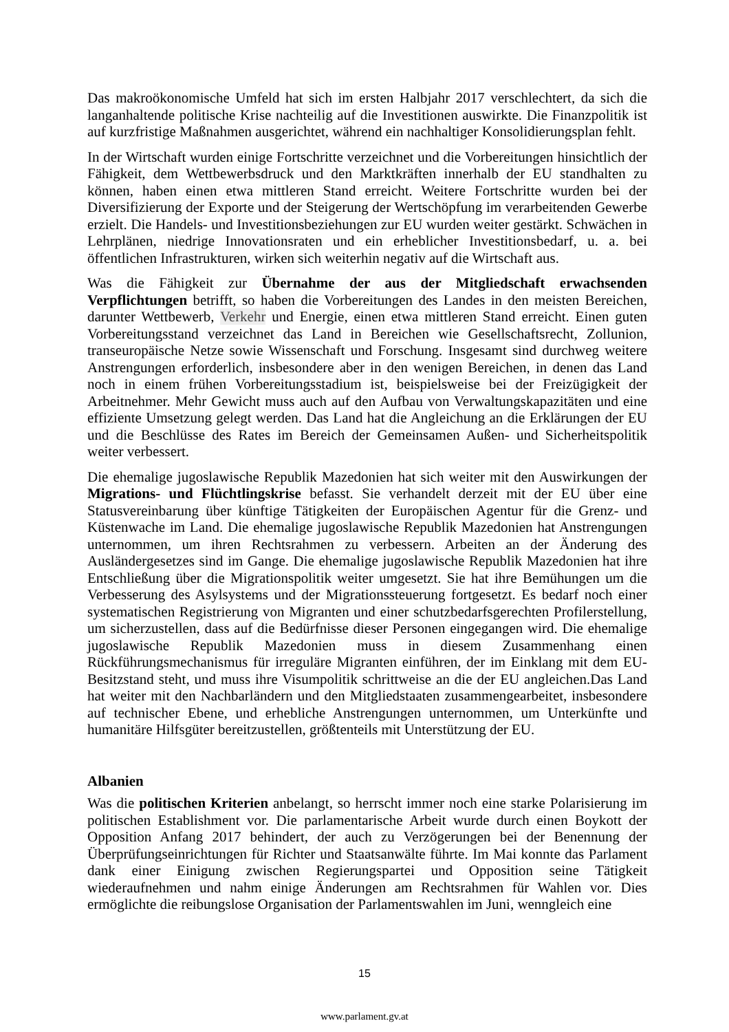Das makroökonomische Umfeld hat sich im ersten Halbjahr 2017 verschlechtert, da sich die langanhaltende politische Krise nachteilig auf die Investitionen auswirkte. Die Finanzpolitik ist auf kurzfristige Maßnahmen ausgerichtet, während ein nachhaltiger Konsolidierungsplan fehlt.
In der Wirtschaft wurden einige Fortschritte verzeichnet und die Vorbereitungen hinsichtlich der Fähigkeit, dem Wettbewerbsdruck und den Marktkräften innerhalb der EU standhalten zu können, haben einen etwa mittleren Stand erreicht. Weitere Fortschritte wurden bei der Diversifizierung der Exporte und der Steigerung der Wertschöpfung im verarbeitenden Gewerbe erzielt. Die Handels- und Investitionsbeziehungen zur EU wurden weiter gestärkt. Schwächen in Lehrplänen, niedrige Innovationsraten und ein erheblicher Investitionsbedarf, u. a. bei öffentlichen Infrastrukturen, wirken sich weiterhin negativ auf die Wirtschaft aus.
Was die Fähigkeit zur Übernahme der aus der Mitgliedschaft erwachsenden Verpflichtungen betrifft, so haben die Vorbereitungen des Landes in den meisten Bereichen, darunter Wettbewerb, Verkehr und Energie, einen etwa mittleren Stand erreicht. Einen guten Vorbereitungsstand verzeichnet das Land in Bereichen wie Gesellschaftsrecht, Zollunion, transeuropäische Netze sowie Wissenschaft und Forschung. Insgesamt sind durchweg weitere Anstrengungen erforderlich, insbesondere aber in den wenigen Bereichen, in denen das Land noch in einem frühen Vorbereitungsstadium ist, beispielsweise bei der Freizügigkeit der Arbeitnehmer. Mehr Gewicht muss auch auf den Aufbau von Verwaltungskapazitäten und eine effiziente Umsetzung gelegt werden. Das Land hat die Angleichung an die Erklärungen der EU und die Beschlüsse des Rates im Bereich der Gemeinsamen Außen- und Sicherheitspolitik weiter verbessert.
Die ehemalige jugoslawische Republik Mazedonien hat sich weiter mit den Auswirkungen der Migrations- und Flüchtlingskrise befasst. Sie verhandelt derzeit mit der EU über eine Statusvereinbarung über künftige Tätigkeiten der Europäischen Agentur für die Grenz- und Küstenwache im Land. Die ehemalige jugoslawische Republik Mazedonien hat Anstrengungen unternommen, um ihren Rechtsrahmen zu verbessern. Arbeiten an der Änderung des Ausländergesetzes sind im Gange. Die ehemalige jugoslawische Republik Mazedonien hat ihre Entschließung über die Migrationspolitik weiter umgesetzt. Sie hat ihre Bemühungen um die Verbesserung des Asylsystems und der Migrationssteuerung fortgesetzt. Es bedarf noch einer systematischen Registrierung von Migranten und einer schutzbedarfsgerechten Profilerstellung, um sicherzustellen, dass auf die Bedürfnisse dieser Personen eingegangen wird. Die ehemalige jugoslawische Republik Mazedonien muss in diesem Zusammenhang einen Rückführungsmechanismus für irreguläre Migranten einführen, der im Einklang mit dem EU-Besitzstand steht, und muss ihre Visumpolitik schrittweise an die der EU angleichen.Das Land hat weiter mit den Nachbarländern und den Mitgliedstaaten zusammengearbeitet, insbesondere auf technischer Ebene, und erhebliche Anstrengungen unternommen, um Unterkünfte und humanitäre Hilfsgüter bereitzustellen, größtenteils mit Unterstützung der EU.
Albanien
Was die politischen Kriterien anbelangt, so herrscht immer noch eine starke Polarisierung im politischen Establishment vor. Die parlamentarische Arbeit wurde durch einen Boykott der Opposition Anfang 2017 behindert, der auch zu Verzögerungen bei der Benennung der Überprüfungseinrichtungen für Richter und Staatsanwälte führte. Im Mai konnte das Parlament dank einer Einigung zwischen Regierungspartei und Opposition seine Tätigkeit wiederaufnehmen und nahm einige Änderungen am Rechtsrahmen für Wahlen vor. Dies ermöglichte die reibungslose Organisation der Parlamentswahlen im Juni, wenngleich eine
15
www.parlament.gv.at